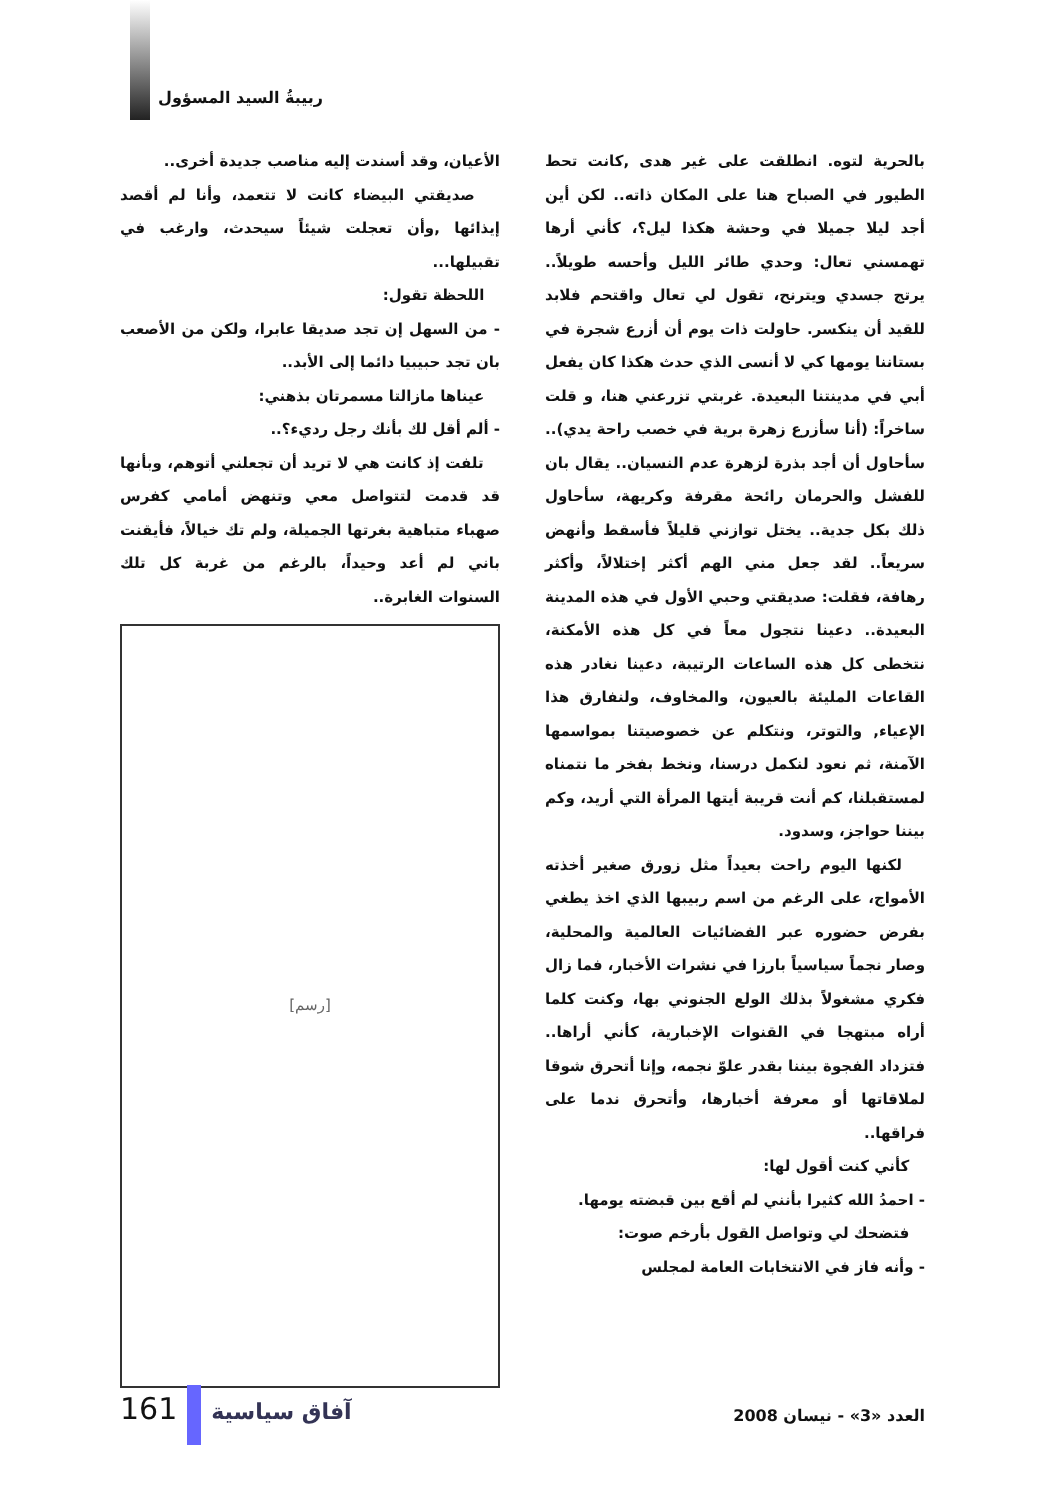ربيبةُ السيد المسؤول
بالحرية لتوه. انطلقت على غير هدى ,كانت تحط الطيور في الصباح هنا على المكان ذاته.. لكن أين أجد ليلا جميلا في وحشة هكذا ليل؟، كأني أرها تهمسني تعال: وحدي طائر الليل وأحسه طويلاً.. يرتج جسدي ويترنح، تقول لي تعال واقتحم فلابد للقيد أن ينكسر. حاولت ذات يوم أن أزرع شجرة في بستاننا يومها كي لا أنسى الذي حدث هكذا كان يفعل أبي في مدينتنا البعيدة. غربتي تزرعني هنا، و قلت ساخراً: (أنا سأزرع زهرة برية في خصب راحة يدي).. سأحاول أن أجد بذرة لزهرة عدم النسيان.. يقال بان للفشل والحرمان رائحة مقرفة وكريهة، سأحاول ذلك بكل جدية.. يختل توازني قليلاً فأسقط وأنهض سريعاً.. لقد جعل مني الهم أكثر إختلالاً، وأكثر رهافة، فقلت: صديقتي وحبي الأول في هذه المدينة البعيدة.. دعينا نتجول معاً في كل هذه الأمكنة، نتخطى كل هذه الساعات الرتيبة، دعينا نغادر هذه القاعات المليئة بالعيون، والمخاوف، ولنفارق هذا الإعياء, والتوتر، ونتكلم عن خصوصيتنا بمواسمها الآمنة، ثم نعود لنكمل درسنا، ونخط بفخر ما نتمناه لمستقبلنا، كم أنت قريبة أيتها المرأة التي أريد، وكم بيننا حواجز، وسدود.
لكنها اليوم راحت بعيداً مثل زورق صغير أخذته الأمواج، على الرغم من اسم ربيبها الذي اخذ يطغي بفرض حضوره عبر الفضائيات العالمية والمحلية، وصار نجماً سياسياً بارزا في نشرات الأخبار، فما زال فكري مشغولاً بذلك الولع الجنوني بها، وكنت كلما أراه مبتهجا في القنوات الإخبارية، كأني أراها.. فتزداد الفجوة بيننا بقدر علوّ نجمه، وإنا أتحرق شوقا لملاقاتها أو معرفة أخبارها، وأتحرق ندما على فراقها..
كأني كنت أقول لها:
- احمدُ الله كثيرا بأنني لم أقع بين قبضته يومها.
فتضحك لي وتواصل القول بأرخم صوت:
- وأنه فاز في الانتخابات العامة لمجلس
الأعيان، وقد أسندت إليه مناصب جديدة أخرى..
صديقتي البيضاء كانت لا تتعمد، وأنا لم أقصد إيذائها ,وأن تعجلت شيئاً سيحدث، وارغب في تقبيلها...
اللحظة تقول:
- من السهل إن تجد صديقا عابرا، ولكن من الأصعب بان تجد حبيبيا دائما إلى الأبد..
عيناها مازالتا مسمرتان بذهني:
- ألم أقل لك بأنك رجل رديء؟..
تلفت إذ كانت هي لا تريد أن تجعلني أتوهم، وبأنها قد قدمت لتتواصل معي وتنهض أمامي كفرس صهباء متباهية بغرتها الجميلة، ولم تك خيالاً، فأيقنت باني لم أعد وحيداً، بالرغم من غربة كل تلك السنوات الغابرة..
[رسم]
العدد «3» - نيسان 2008
آفاق سياسية 161